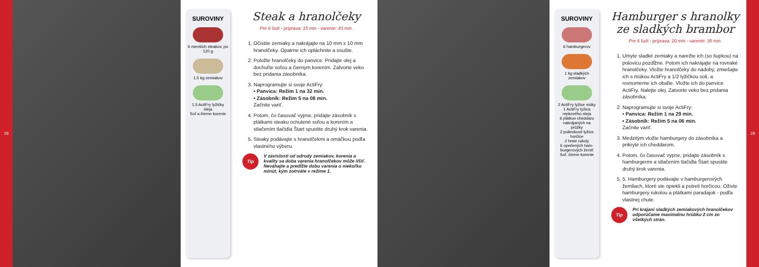28
SUROVINY
6 menších steakov, po 120 g
1,5 kg zemiakov
1,5 ActiFry lyžičky oleja
Soľ a čierne korenie
Steak a hranolčeky
Pre 6 ľudí - príprava: 15 min - varenie: 43 min.
1. Očistite zemiaky a nakrájajte na 10 mm x 10 mm hranolčeky. Opatrne ich opláchnite a osušte.
2. Položte hranolčeky do panvice. Pridajte olej a dochuťte soľou a čiernym korením. Zatvorte veko bez pridania zásobníka.
3. Naprogramujte si svoje ActiFry:
• Panvica: Režim 1 na 32 min.
• Zásobník: Režim 5 na 08 min.
Začnite variť.
4. Potom, čo časovač vypne, pridajte zásobník s plátkami steaku ochutené soľou a korením a stlačením tlačidla Štart spustite druhý krok varenia.
5. Steaky podávajte s hranolčekmi a omáčkou podľa vlastného výberu.
Tip
V závislosti od odrody zemiakov, korenia a kvality sa doba varenia hranolčekov môže líšiť. Neváhajte a predĺžte dobu varenia o niekoľko minút, kým zotrváte v režime 1.
SUROVINY
6 hamburgerov
1 kg sladkých zemiakov
2 ActiFry lyžice múky
1 ActiFry lyžica repkového oleja
6 plátkov cheddaru nakrájaných na prúžky
2 polievkové lyžice horčice
2 hrste rukoly
6 opečených ham-burgerových žemlí
Soľ, čierne korenie
Hamburger s hranolky ze sladkých brambor
Pre 6 ľudí - príprava: 20 min - varenie: 35 min.
1. Umyte sladké zemiaky a narežte ich (so šupkou) na polovicu pozdĺžne. Potom ich nakrájajte na rovnaké hranolčeky. Vložte hranolčeky do nádoby, zmiešajte ich s múkou ActiFry a 1/2 lyžičkou soli, a rovnomerne ich obaľte. Vložte ich do panvice ActiFry. Nalejte olej. Zatvorte veko bez pridania zásobníka.
2. Naprogramujte si svoje ActiFry:
• Panvica: Režim 1 na 29 min.
• Zásobník: Režim 5 na 06 min.
Začnite variť.
3. Medzitým vložte hamburgery do zásobníka a prikryte ich cheddarom.
4. Potom, čo časovač vypne, pridajte zásobník s hamburgermi a stlačením tlačidla Štart spustite druhý krok varenia.
5. 5. Hamburgery podávajte v hamburgerových žemliach, ktoré ste opiekli a potreli horčicou. Oživte hamburgery rukolou a plátkami paradajok - podľa vlastnej chute.
Tip
Pri krájaní sladkých zemiakových hranolčekov odporúčame maximálnu hrúbku 2 cm zo všetkých strán.
29